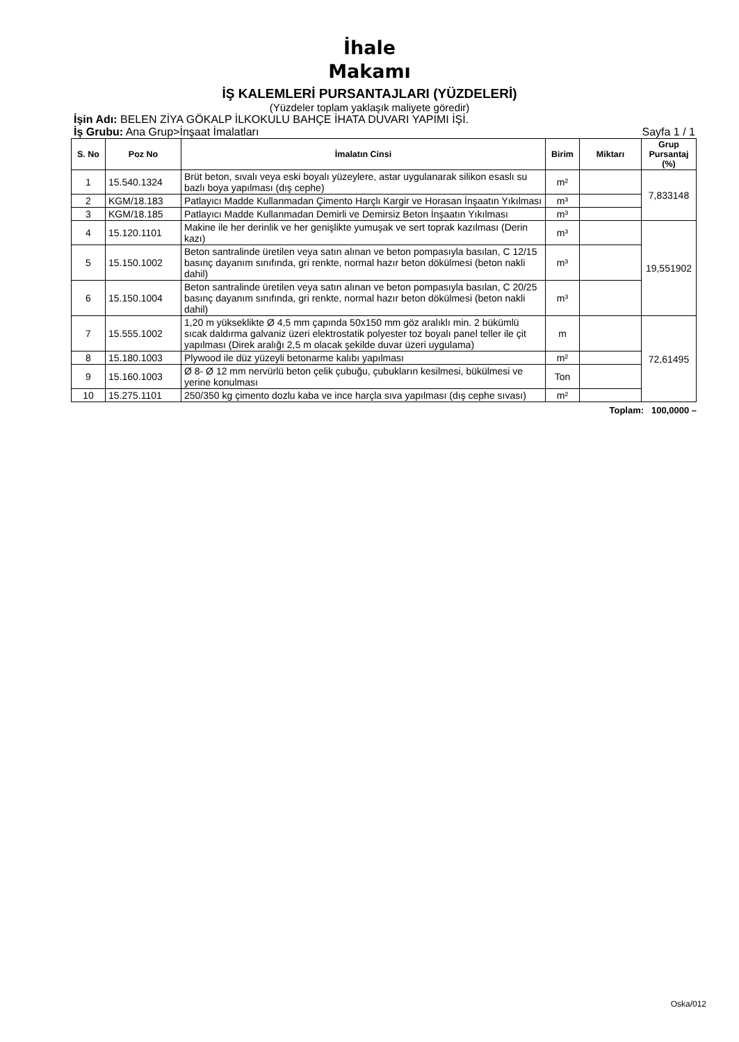İhale
Makamı
İŞ KALEMLERİ PURSANTAJLARI (YÜZDELERİ)
(Yüzdeler toplam yaklaşık maliyete göredir)
İşin Adı: BELEN ZİYA GÖKALP İLKOKULU BAHÇE İHATA DUVARI YAPIMI İŞİ.
İş Grubu: Ana Grup>İnşaat İmalatları Sayfa 1 / 1
| S. No | Poz No | İmalatın Cinsi | Birim | Miktarı | Grup Pursantaj (%) |
| --- | --- | --- | --- | --- | --- |
| 1 | 15.540.1324 | Brüt beton, sıvalı veya eski boyalı yüzeylere, astar uygulanarak silikon esaslı su bazlı boya yapılması (dış cephe) | m² | | 7,833148 |
| 2 | KGM/18.183 | Patlayıcı Madde Kullanmadan Çimento Harçlı Kargir ve Horasan İnşaatın Yıkılması | m³ | | |
| 3 | KGM/18.185 | Patlayıcı Madde Kullanmadan Demirli ve Demirsiz Beton İnşaatın Yıkılması | m³ | | |
| 4 | 15.120.1101 | Makine ile her derinlik ve her genişlikte yumuşak ve sert toprak kazılması (Derin kazı) | m³ | | 19,551902 |
| 5 | 15.150.1002 | Beton santralinde üretilen veya satın alınan ve beton pompasıyla basılan, C 12/15 basınç dayanım sınıfında, gri renkte, normal hazır beton dökülmesi (beton nakli dahil) | m³ | | |
| 6 | 15.150.1004 | Beton santralinde üretilen veya satın alınan ve beton pompasıyla basılan, C 20/25 basınç dayanım sınıfında, gri renkte, normal hazır beton dökülmesi (beton nakli dahil) | m³ | | |
| 7 | 15.555.1002 | 1,20 m yükseklikte Ø 4,5 mm çapında 50x150 mm göz aralıklı min. 2 bükümlü sıcak daldırma galvaniz üzeri elektrostatik polyester toz boyalı panel teller ile çit yapılması (Direk aralığı 2,5 m olacak şekilde duvar üzeri uygulama) | m | | 72,61495 |
| 8 | 15.180.1003 | Plywood ile düz yüzeyli betonarme kalıbı yapılması | m² | | |
| 9 | 15.160.1003 | Ø 8- Ø 12 mm nervürlü beton çelik çubuğu, çubukların kesilmesi, bükülmesi ve yerine konulması | Ton | | |
| 10 | 15.275.1101 | 250/350 kg çimento dozlu kaba ve ince harçla sıva yapılması (dış cephe sıvası) | m² | | |
Toplam: 100,0000 –
Oska/012